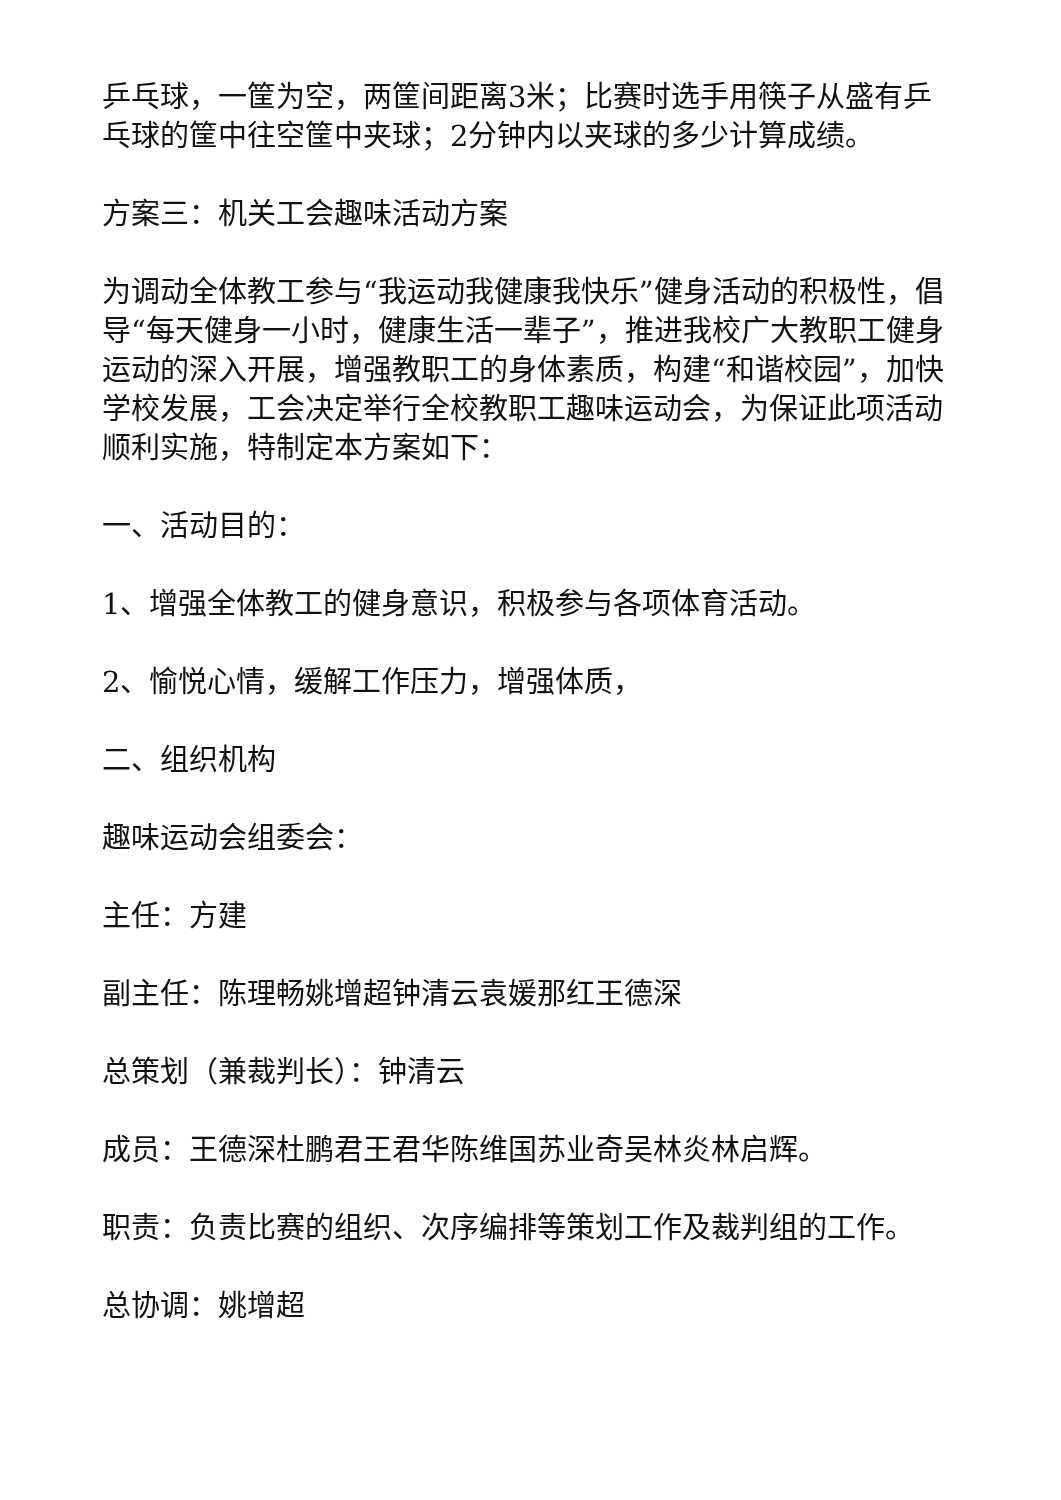乒乓球，一筐为空，两筐间距离3米；比赛时选手用筷子从盛有乒乓球的筐中往空筐中夹球；2分钟内以夹球的多少计算成绩。
方案三：机关工会趣味活动方案
为调动全体教工参与“我运动我健康我快乐”健身活动的积极性，倡导“每天健身一小时，健康生活一辈子”，推进我校广大教职工健身运动的深入开展，增强教职工的身体素质，构建“和谐校园”，加快学校发展，工会决定举行全校教职工趣味运动会，为保证此项活动顺利实施，特制定本方案如下：
一、活动目的：
1、增强全体教工的健身意识，积极参与各项体育活动。
2、愉悦心情，缓解工作压力，增强体质，
二、组织机构
趣味运动会组委会：
主任：方建
副主任：陈理畅姚增超钟清云袁媛那红王德深
总策划（兼裁判长）：钟清云
成员：王德深杜鹏君王君华陈维国苏业奇吴林炎林启辉。
职责：负责比赛的组织、次序编排等策划工作及裁判组的工作。
总协调：姚增超